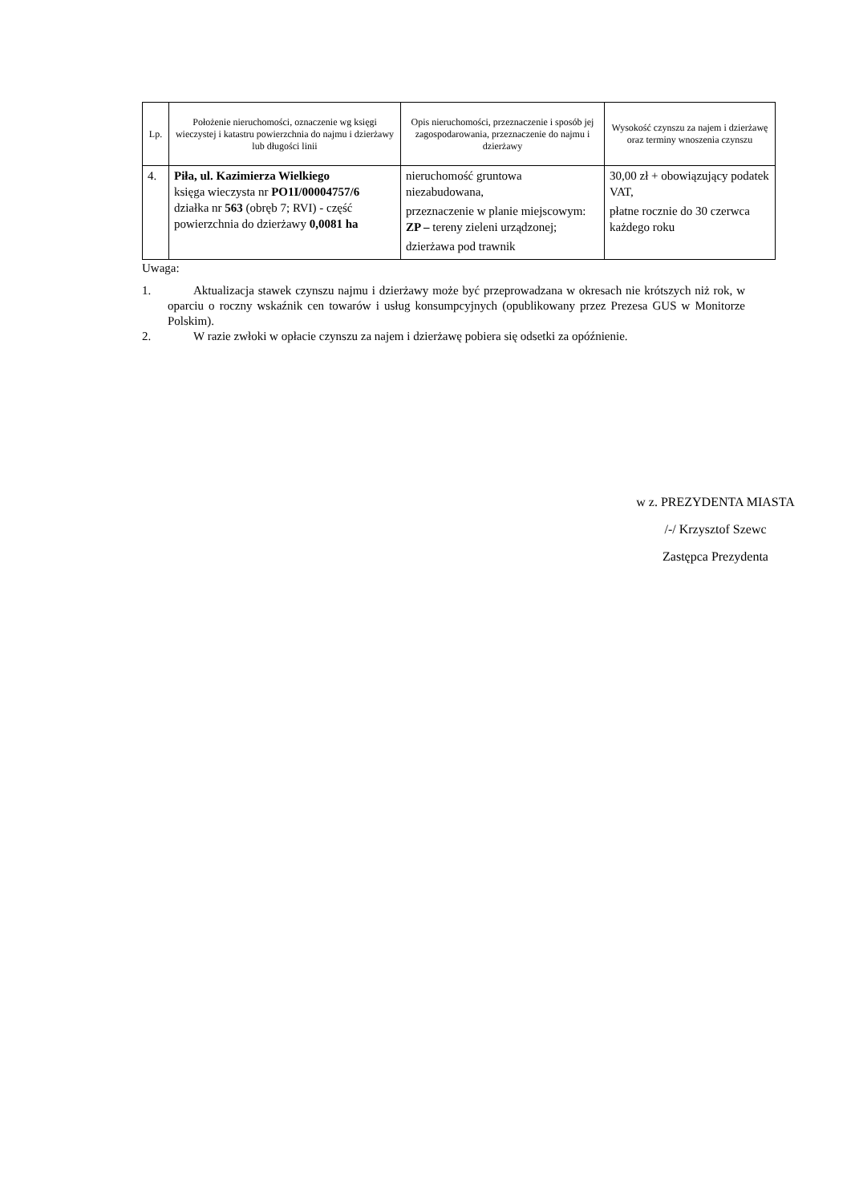| Lp. | Położenie nieruchomości, oznaczenie wg księgi wieczystej i katastru powierzchnia do najmu i dzierżawy lub długości linii | Opis nieruchomości, przeznaczenie i sposób jej zagospodarowania, przeznaczenie do najmu i dzierżawy | Wysokość czynszu za najem i dzierżawę oraz terminy wnoszenia czynszu |
| --- | --- | --- | --- |
| 4. | Piła, ul. Kazimierza Wielkiego księga wieczysta nr PO1I/00004757/6 działka nr 563 (obręb 7; RVI) - część powierzchnia do dzierżawy 0,0081 ha | nieruchomość gruntowa niezabudowana, przeznaczenie w planie miejscowym: ZP – tereny zieleni urządzonej; dzierżawa pod trawnik | 30,00 zł + obowiązujący podatek VAT, płatne rocznie do 30 czerwca każdego roku |
Uwaga:
1. Aktualizacja stawek czynszu najmu i dzierżawy może być przeprowadzana w okresach nie krótszych niż rok, w oparciu o roczny wskaźnik cen towarów i usług konsumpcyjnych (opublikowany przez Prezesa GUS w Monitorze Polskim).
2. W razie zwłoki w opłacie czynszu za najem i dzierżawę pobiera się odsetki za opóźnienie.
w z. PREZYDENTA MIASTA
/-/ Krzysztof Szewc
Zastępca Prezydenta